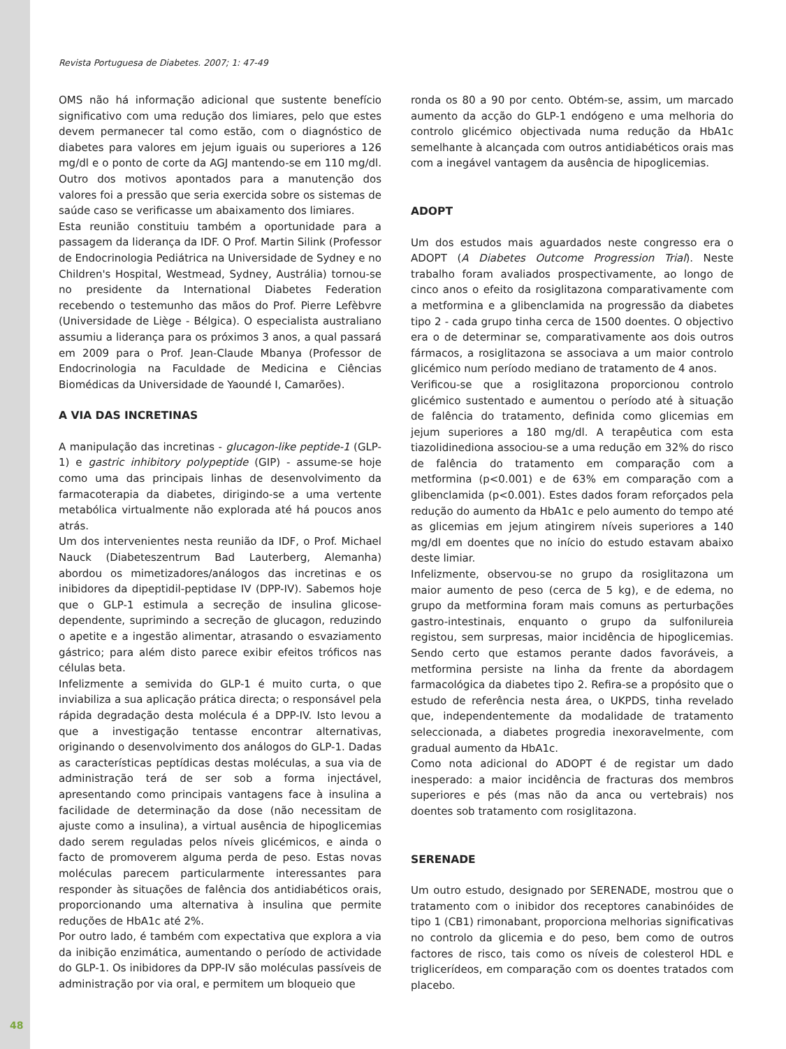Revista Portuguesa de Diabetes. 2007; 1: 47-49
OMS não há informação adicional que sustente benefício significativo com uma redução dos limiares, pelo que estes devem permanecer tal como estão, com o diagnóstico de diabetes para valores em jejum iguais ou superiores a 126 mg/dl e o ponto de corte da AGJ mantendo-se em 110 mg/dl. Outro dos motivos apontados para a manutenção dos valores foi a pressão que seria exercida sobre os sistemas de saúde caso se verificasse um abaixamento dos limiares.
Esta reunião constituiu também a oportunidade para a passagem da liderança da IDF. O Prof. Martin Silink (Professor de Endocrinologia Pediátrica na Universidade de Sydney e no Children's Hospital, Westmead, Sydney, Austrália) tornou-se no presidente da International Diabetes Federation recebendo o testemunho das mãos do Prof. Pierre Lefèbvre (Universidade de Liège - Bélgica). O especialista australiano assumiu a liderança para os próximos 3 anos, a qual passará em 2009 para o Prof. Jean-Claude Mbanya (Professor de Endocrinologia na Faculdade de Medicina e Ciências Biomédicas da Universidade de Yaoundé I, Camarões).
A VIA DAS INCRETINAS
A manipulação das incretinas - glucagon-like peptide-1 (GLP-1) e gastric inhibitory polypeptide (GIP) - assume-se hoje como uma das principais linhas de desenvolvimento da farmacoterapia da diabetes, dirigindo-se a uma vertente metabólica virtualmente não explorada até há poucos anos atrás.
Um dos intervenientes nesta reunião da IDF, o Prof. Michael Nauck (Diabeteszentrum Bad Lauterberg, Alemanha) abordou os mimetizadores/análogos das incretinas e os inibidores da dipeptidil-peptidase IV (DPP-IV). Sabemos hoje que o GLP-1 estimula a secreção de insulina glicose-dependente, suprimindo a secreção de glucagon, reduzindo o apetite e a ingestão alimentar, atrasando o esvaziamento gástrico; para além disto parece exibir efeitos tróficos nas células beta.
Infelizmente a semivida do GLP-1 é muito curta, o que inviabiliza a sua aplicação prática directa; o responsável pela rápida degradação desta molécula é a DPP-IV. Isto levou a que a investigação tentasse encontrar alternativas, originando o desenvolvimento dos análogos do GLP-1. Dadas as características peptídicas destas moléculas, a sua via de administração terá de ser sob a forma injectável, apresentando como principais vantagens face à insulina a facilidade de determinação da dose (não necessitam de ajuste como a insulina), a virtual ausência de hipoglicemias dado serem reguladas pelos níveis glicémicos, e ainda o facto de promoverem alguma perda de peso. Estas novas moléculas parecem particularmente interessantes para responder às situações de falência dos antidiabéticos orais, proporcionando uma alternativa à insulina que permite reduções de HbA1c até 2%.
Por outro lado, é também com expectativa que explora a via da inibição enzimática, aumentando o período de actividade do GLP-1. Os inibidores da DPP-IV são moléculas passíveis de administração por via oral, e permitem um bloqueio que
ronda os 80 a 90 por cento. Obtém-se, assim, um marcado aumento da acção do GLP-1 endógeno e uma melhoria do controlo glicémico objectivada numa redução da HbA1c semelhante à alcançada com outros antidiabéticos orais mas com a inegável vantagem da ausência de hipoglicemias.
ADOPT
Um dos estudos mais aguardados neste congresso era o ADOPT (A Diabetes Outcome Progression Trial). Neste trabalho foram avaliados prospectivamente, ao longo de cinco anos o efeito da rosiglitazona comparativamente com a metformina e a glibenclamida na progressão da diabetes tipo 2 - cada grupo tinha cerca de 1500 doentes. O objectivo era o de determinar se, comparativamente aos dois outros fármacos, a rosiglitazona se associava a um maior controlo glicémico num período mediano de tratamento de 4 anos.
Verificou-se que a rosiglitazona proporcionou controlo glicémico sustentado e aumentou o período até à situação de falência do tratamento, definida como glicemias em jejum superiores a 180 mg/dl. A terapêutica com esta tiazolidinediona associou-se a uma redução em 32% do risco de falência do tratamento em comparação com a metformina (p<0.001) e de 63% em comparação com a glibenclamida (p<0.001). Estes dados foram reforçados pela redução do aumento da HbA1c e pelo aumento do tempo até as glicemias em jejum atingirem níveis superiores a 140 mg/dl em doentes que no início do estudo estavam abaixo deste limiar.
Infelizmente, observou-se no grupo da rosiglitazona um maior aumento de peso (cerca de 5 kg), e de edema, no grupo da metformina foram mais comuns as perturbações gastro-intestinais, enquanto o grupo da sulfonilureia registou, sem surpresas, maior incidência de hipoglicemias. Sendo certo que estamos perante dados favoráveis, a metformina persiste na linha da frente da abordagem farmacológica da diabetes tipo 2. Refira-se a propósito que o estudo de referência nesta área, o UKPDS, tinha revelado que, independentemente da modalidade de tratamento seleccionada, a diabetes progredia inexoravelmente, com gradual aumento da HbA1c.
Como nota adicional do ADOPT é de registar um dado inesperado: a maior incidência de fracturas dos membros superiores e pés (mas não da anca ou vertebrais) nos doentes sob tratamento com rosiglitazona.
SERENADE
Um outro estudo, designado por SERENADE, mostrou que o tratamento com o inibidor dos receptores canabinóides de tipo 1 (CB1) rimonabant, proporciona melhorias significativas no controlo da glicemia e do peso, bem como de outros factores de risco, tais como os níveis de colesterol HDL e triglicerídeos, em comparação com os doentes tratados com placebo.
48